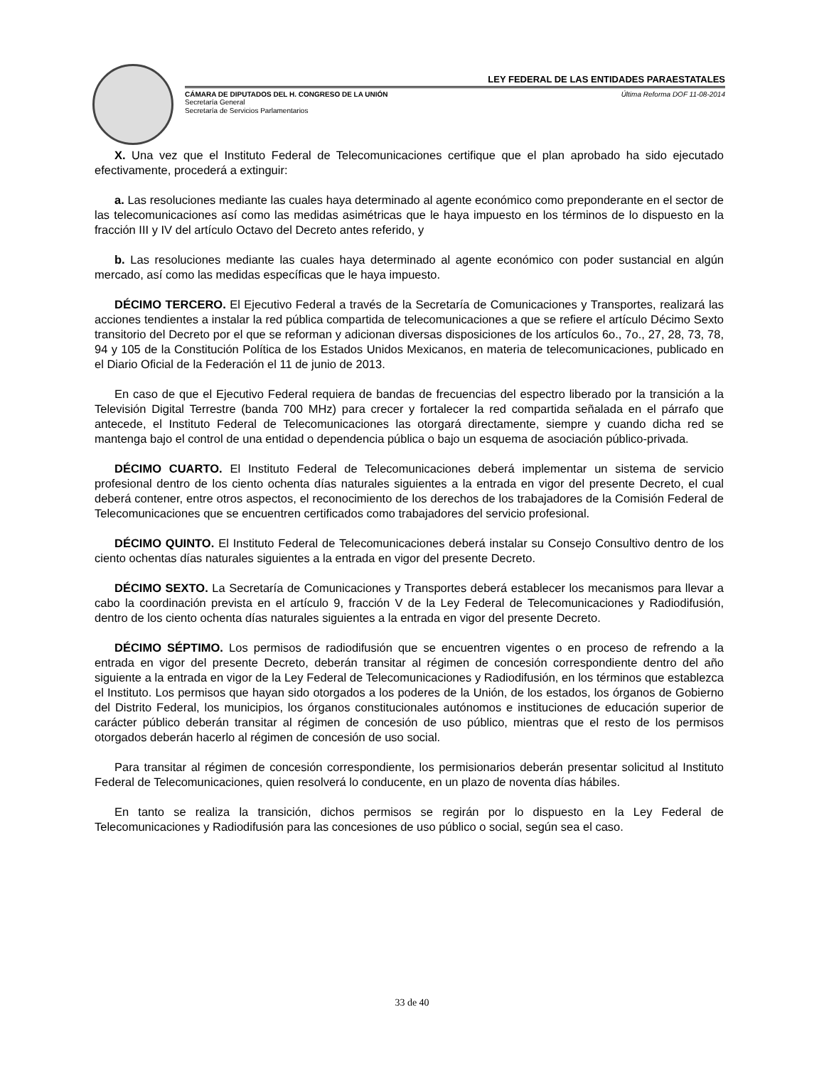LEY FEDERAL DE LAS ENTIDADES PARAESTATALES
CÁMARA DE DIPUTADOS DEL H. CONGRESO DE LA UNIÓN Última Reforma DOF 11-08-2014
Secretaría General
Secretaría de Servicios Parlamentarios
X. Una vez que el Instituto Federal de Telecomunicaciones certifique que el plan aprobado ha sido ejecutado efectivamente, procederá a extinguir:
a. Las resoluciones mediante las cuales haya determinado al agente económico como preponderante en el sector de las telecomunicaciones así como las medidas asimétricas que le haya impuesto en los términos de lo dispuesto en la fracción III y IV del artículo Octavo del Decreto antes referido, y
b. Las resoluciones mediante las cuales haya determinado al agente económico con poder sustancial en algún mercado, así como las medidas específicas que le haya impuesto.
DÉCIMO TERCERO. El Ejecutivo Federal a través de la Secretaría de Comunicaciones y Transportes, realizará las acciones tendientes a instalar la red pública compartida de telecomunicaciones a que se refiere el artículo Décimo Sexto transitorio del Decreto por el que se reforman y adicionan diversas disposiciones de los artículos 6o., 7o., 27, 28, 73, 78, 94 y 105 de la Constitución Política de los Estados Unidos Mexicanos, en materia de telecomunicaciones, publicado en el Diario Oficial de la Federación el 11 de junio de 2013.
En caso de que el Ejecutivo Federal requiera de bandas de frecuencias del espectro liberado por la transición a la Televisión Digital Terrestre (banda 700 MHz) para crecer y fortalecer la red compartida señalada en el párrafo que antecede, el Instituto Federal de Telecomunicaciones las otorgará directamente, siempre y cuando dicha red se mantenga bajo el control de una entidad o dependencia pública o bajo un esquema de asociación público-privada.
DÉCIMO CUARTO. El Instituto Federal de Telecomunicaciones deberá implementar un sistema de servicio profesional dentro de los ciento ochenta días naturales siguientes a la entrada en vigor del presente Decreto, el cual deberá contener, entre otros aspectos, el reconocimiento de los derechos de los trabajadores de la Comisión Federal de Telecomunicaciones que se encuentren certificados como trabajadores del servicio profesional.
DÉCIMO QUINTO. El Instituto Federal de Telecomunicaciones deberá instalar su Consejo Consultivo dentro de los ciento ochentas días naturales siguientes a la entrada en vigor del presente Decreto.
DÉCIMO SEXTO. La Secretaría de Comunicaciones y Transportes deberá establecer los mecanismos para llevar a cabo la coordinación prevista en el artículo 9, fracción V de la Ley Federal de Telecomunicaciones y Radiodifusión, dentro de los ciento ochenta días naturales siguientes a la entrada en vigor del presente Decreto.
DÉCIMO SÉPTIMO. Los permisos de radiodifusión que se encuentren vigentes o en proceso de refrendo a la entrada en vigor del presente Decreto, deberán transitar al régimen de concesión correspondiente dentro del año siguiente a la entrada en vigor de la Ley Federal de Telecomunicaciones y Radiodifusión, en los términos que establezca el Instituto. Los permisos que hayan sido otorgados a los poderes de la Unión, de los estados, los órganos de Gobierno del Distrito Federal, los municipios, los órganos constitucionales autónomos e instituciones de educación superior de carácter público deberán transitar al régimen de concesión de uso público, mientras que el resto de los permisos otorgados deberán hacerlo al régimen de concesión de uso social.
Para transitar al régimen de concesión correspondiente, los permisionarios deberán presentar solicitud al Instituto Federal de Telecomunicaciones, quien resolverá lo conducente, en un plazo de noventa días hábiles.
En tanto se realiza la transición, dichos permisos se regirán por lo dispuesto en la Ley Federal de Telecomunicaciones y Radiodifusión para las concesiones de uso público o social, según sea el caso.
33 de 40